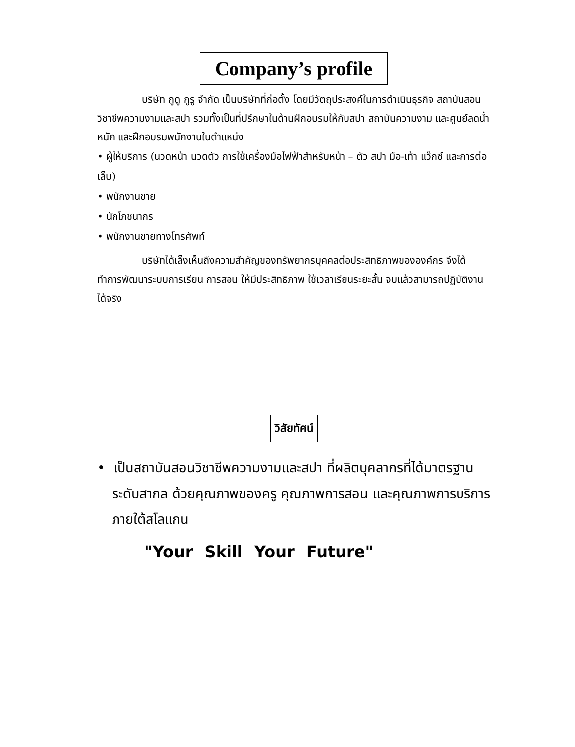Company’s profile
บริษัท กูดู กูรู จำกัด เป็นบริษัทที่ก่อตั้ง โดยมีวัตถุประสงค์ในการดำเนินธุรกิจ สถาบันสอนวิชาชีพความงามและสปา รวมทั้งเป็นที่ปรึกษาในด้านฝึกอบรมให้กับสปา สถาบันความงาม และศูนย์ลดน้ำหนัก และฝึกอบรมพนักงานในตำแหน่ง
• ผู้ให้บริการ (นวดหน้า นวดตัว การใช้เครื่องมือไฟฟ้าสำหรับหน้า – ตัว สปา มือ-เท้า แว๊กซ์ และการต่อเล็บ)
• พนักงานขาย
• นักโภชนากร
• พนักงานขายทางโทรศัพท์
บริษัทได้เล็งเห็นถึงความสำคัญของทรัพยากรบุคคลต่อประสิทธิภาพขององค์กร จึงได้ทำการพัฒนาระบบการเรียน การสอน ให้มีประสิทธิภาพ ใช้เวลาเรียนระยะสั้น จบแล้วสามารถปฏิบัติงานได้จริง
วิสัยทัศน์
• เป็นสถาบันสอนวิชาชีพความงามและสปา ที่ผลิตบุคลากรที่ได้มาตรฐานระดับสากล ด้วยคุณภาพของครู คุณภาพการสอน และคุณภาพการบริการ ภายใต้สโลแกน
"Your Skill Your Future"